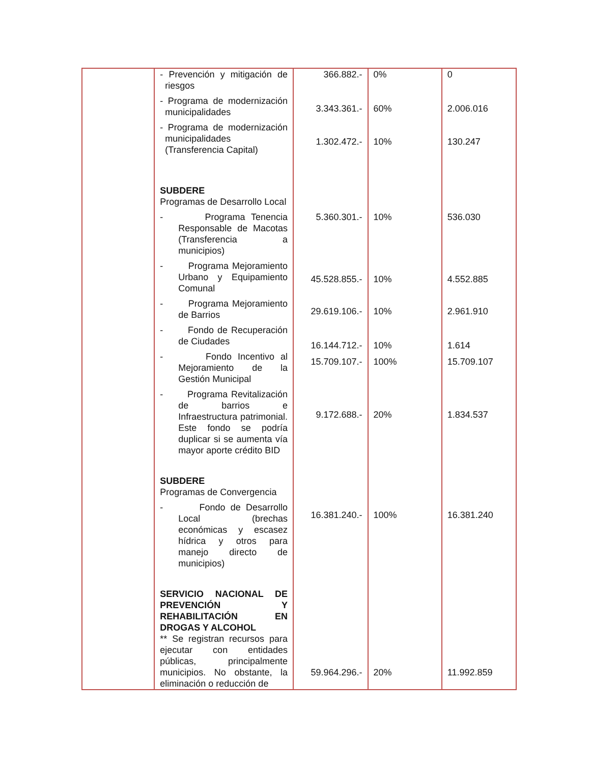| | - Prevención y mitigación de riesgos | 366.882.- | 0% | 0 |
| | - Programa de modernización municipalidades | 3.343.361.- | 60% | 2.006.016 |
| | - Programa de modernización municipalidades (Transferencia Capital) | 1.302.472.- | 10% | 130.247 |
| | SUBDERE Programas de Desarrollo Local | | | |
| | - Programa Tenencia Responsable de Macotas (Transferencia a municipios) | 5.360.301.- | 10% | 536.030 |
| | - Programa Mejoramiento Urbano y Equipamiento Comunal | 45.528.855.- | 10% | 4.552.885 |
| | - Programa Mejoramiento de Barrios | 29.619.106.- | 10% | 2.961.910 |
| | - Fondo de Recuperación de Ciudades | 16.144.712.- | 10% | 1.614 |
| | - Fondo Incentivo al Mejoramiento de la Gestión Municipal | 15.709.107.- | 100% | 15.709.107 |
| | - Programa Revitalización de barrios e Infraestructura patrimonial. Este fondo se podría duplicar si se aumenta vía mayor aporte crédito BID | 9.172.688.- | 20% | 1.834.537 |
| | SUBDERE Programas de Convergencia | | | |
| | - Fondo de Desarrollo Local (brechas económicas y escasez hídrica y otros para manejo directo de municipios) | 16.381.240.- | 100% | 16.381.240 |
| | SERVICIO NACIONAL DE PREVENCIÓN Y REHABILITACIÓN EN DROGAS Y ALCOHOL | | | |
| | ** Se registran recursos para ejecutar con entidades públicas, principalmente municipios. No obstante, la eliminación o reducción de | 59.964.296.- | 20% | 11.992.859 |